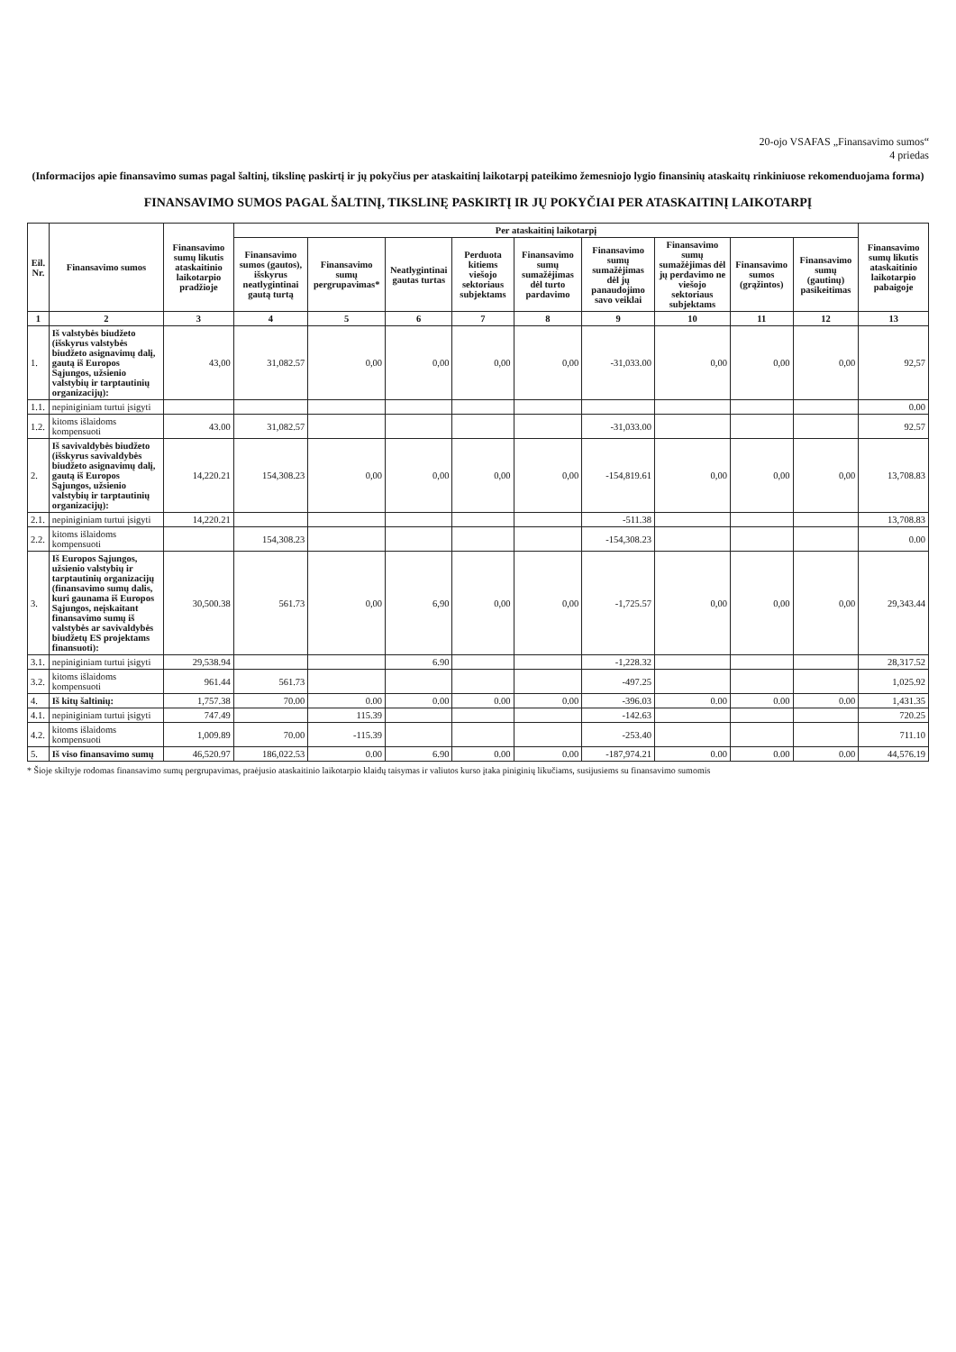20-ojo VSAFAS „Finansavimo sumos“
4 priedas
(Informacijos apie finansavimo sumas pagal šaltinį, tikslinę paskirtį ir jų pokyčius per ataskaitinį laikotarpį pateikimo žemesniojo lygio finansinių ataskaitų rinkiniuose rekomenduojama forma)
FINANSAVIMO SUMOS PAGAL ŠALTINĮ, TIKSLINĘ PASKIRTĮ IR JŲ POKYČIAI PER ATASKAITINĮ LAIKOTARPĮ
| Eil. Nr. | Finansavimo sumos | Finansavimo sumų likutis ataskaitinio laikotarpio pradžioje | Per ataskaitinį laikotarpį | | | | | | | | | Finansavimo sumų likutis ataskaitinio laikotarpio pabaigoje |
| --- | --- | --- | --- | --- | --- | --- | --- | --- | --- | --- | --- | --- |
| | | | Finansavimo sumos (gautos), išskyrus neatlygintinai gautą turtą | Finansavimo sumų pergrupavimas* | Neatlygintinai gautas turtas | Perduota kitiems viešojo sektoriaus subjektams | Finansavimo sumų sumažėjimas dėl turto pardavimo | Finansavimo sumų sumažėjimas dėl jų panaudojimo savo veiklai | Finansavimo sumų sumažėjimas dėl jų perdavimo ne viešojo sektoriaus subjektams | Finansavimo sumos (grąžintos) | Finansavimo sumų (gautinų) pasikeitimas | |
| 1 | 2 | 3 | 4 | 5 | 6 | 7 | 8 | 9 | 10 | 11 | 12 | 13 |
| 1. | Iš valstybės biudžeto (išskyrus valstybės biudžeto asignavimų dalį, gautą iš Europos Sąjungos, užsienio valstybių ir tarptautinių organizacijų): | 43,00 | 31,082.57 | 0,00 | 0,00 | 0,00 | 0,00 | -31,033.00 | 0,00 | 0,00 | 0,00 | 92,57 |
| 1.1. | nepiniginiam turtui įsigyti | | | | | | | | | | | 0.00 |
| 1.2. | kitoms išlaidoms kompensuoti | 43.00 | 31,082.57 | | | | | -31,033.00 | | | | 92.57 |
| 2. | Iš savivaldybės biudžeto (išskyrus savivaldybės biudžeto asignavimų dalį, gautą iš Europos Sąjungos, užsienio valstybių ir tarptautinių organizacijų): | 14,220.21 | 154,308.23 | 0,00 | 0,00 | 0,00 | 0,00 | -154,819.61 | 0,00 | 0,00 | 0,00 | 13,708.83 |
| 2.1. | nepiniginiam turtui įsigyti | 14,220.21 | | | | | | -511.38 | | | | 13,708.83 |
| 2.2. | kitoms išlaidoms kompensuoti | | 154,308.23 | | | | | -154,308.23 | | | | 0.00 |
| 3. | Iš Europos Sąjungos, užsienio valstybių ir tarptautinių organizacijų (finansavimo sumų dalis, kuri gaunama iš Europos Sąjungos, neįskaitant finansavimo sumų iš valstybės ar savivaldybės biudžetų ES projektams finansuoti): | 30,500.38 | 561.73 | 0,00 | 6,90 | 0,00 | 0,00 | -1,725.57 | 0,00 | 0,00 | 0,00 | 29,343.44 |
| 3.1. | nepiniginiam turtui įsigyti | 29,538.94 | | | 6.90 | | | -1,228.32 | | | | 28,317.52 |
| 3.2. | kitoms išlaidoms kompensuoti | 961.44 | 561.73 | | | | | -497.25 | | | | 1,025.92 |
| 4. | Iš kitų šaltinių: | 1,757.38 | 70.00 | 0.00 | 0.00 | 0.00 | 0.00 | -396.03 | 0.00 | 0.00 | 0.00 | 1,431.35 |
| 4.1. | nepiniginiam turtui įsigyti | 747.49 | | 115.39 | | | | -142.63 | | | | 720.25 |
| 4.2. | kitoms išlaidoms kompensuoti | 1,009.89 | 70.00 | -115.39 | | | | -253.40 | | | | 711.10 |
| 5. | Iš viso finansavimo sumų | 46,520.97 | 186,022.53 | 0.00 | 6.90 | 0.00 | 0.00 | -187,974.21 | 0.00 | 0.00 | 0.00 | 44,576.19 |
* Šioje skiltyje rodomas finansavimo sumų pergrupavimas, praėjusio ataskaitinio laikotarpio klaidų taisymas ir valiutos kurso įtaka piniginių likučiams, susijusiems su finansavimo sumomis